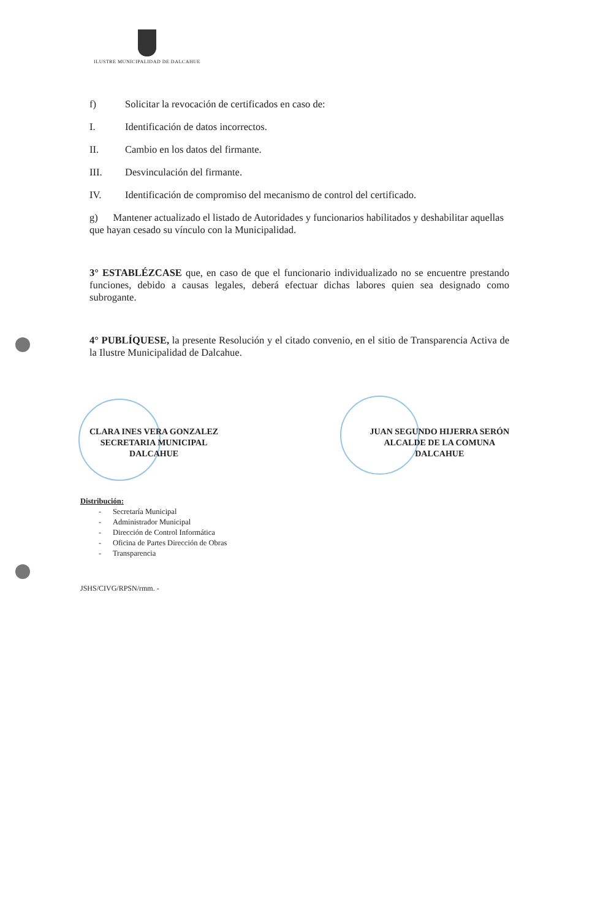ILUSTRE MUNICIPALIDAD DE DALCAHUE
f) Solicitar la revocación de certificados en caso de:
I. Identificación de datos incorrectos.
II. Cambio en los datos del firmante.
III. Desvinculación del firmante.
IV. Identificación de compromiso del mecanismo de control del certificado.
g) Mantener actualizado el listado de Autoridades y funcionarios habilitados y deshabilitar aquellas que hayan cesado su vínculo con la Municipalidad.
3° ESTABLÉZCASE que, en caso de que el funcionario individualizado no se encuentre prestando funciones, debido a causas legales, deberá efectuar dichas labores quien sea designado como subrogante.
4° PUBLÍQUESE, la presente Resolución y el citado convenio, en el sitio de Transparencia Activa de la Ilustre Municipalidad de Dalcahue.
CLARA INES VERA GONZALEZ
SECRETARIA MUNICIPAL
DALCAHUE
JUAN SEGUNDO HIJERRA SERÓN
ALCALDE DE LA COMUNA
DALCAHUE
Distribución:
- Secretaría Municipal
- Administrador Municipal
- Dirección de Control Informática
- Oficina de Partes Dirección de Obras
- Transparencia
JSHS/CIVG/RPSN/rmm. -